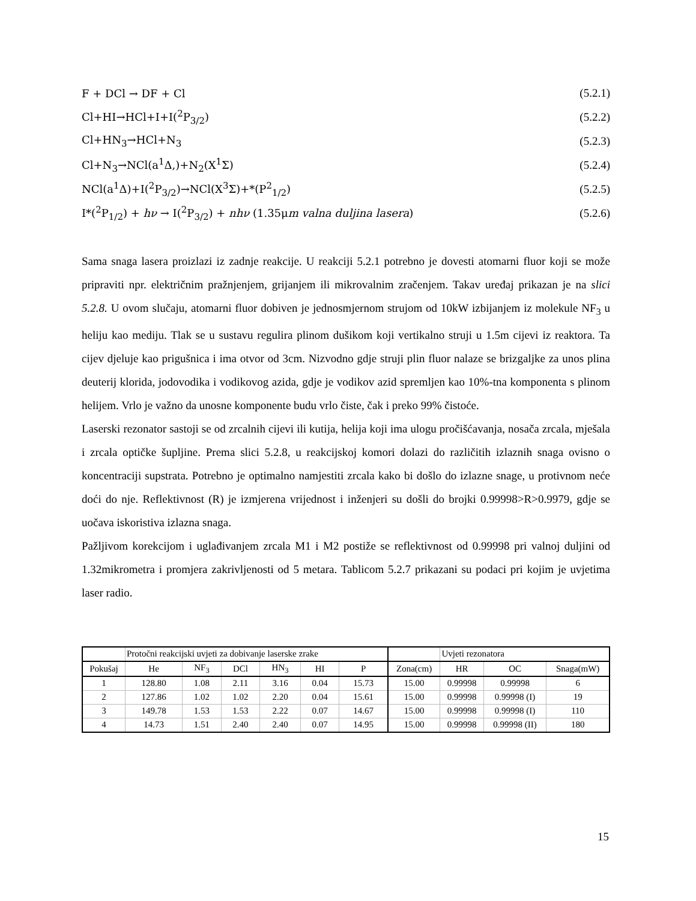F + DCl → DF + Cl (5.2.1)
Cl+HI→HCl+I+I(<sup>2</sup>P<sub>3/2</sub>) (5.2.2)
Cl+HN<sub>3</sub>→HCl+N<sub>3</sub> (5.2.3)
Cl+N<sub>3</sub>→NCl(a<sup>1</sup>Δ,)+N<sub>2</sub>(X<sup>1</sup>Σ) (5.2.4)
NCl(a<sup>1</sup>Δ)+I(<sup>2</sup>P<sub>3/2</sub>)→NCl(X<sup>3</sup>Σ)+*(P<sup>2</sup><sub>1/2</sub>) (5.2.5)
I*(<sup>2</sup>P<sub>1/2</sub>) + hν → I(<sup>2</sup>P<sub>3/2</sub>) + nhν (1.35μm valna duljina lasera) (5.2.6)
Sama snaga lasera proizlazi iz zadnje reakcije. U reakciji 5.2.1 potrebno je dovesti atomarni fluor koji se može pripraviti npr. električnim pražnjenjem, grijanjem ili mikrovalnim zračenjem. Takav uređaj prikazan je na slici 5.2.8. U ovom slučaju, atomarni fluor dobiven je jednosmjernom strujom od 10kW izbijanjem iz molekule NF<sub>3</sub> u heliju kao mediju. Tlak se u sustavu regulira plinom dušikom koji vertikalno struji u 1.5m cijevi iz reaktora. Ta cijev djeluje kao prigušnica i ima otvor od 3cm. Nizvodno gdje struji plin fluor nalaze se brizgaljke za unos plina deuterij klorida, jodovodika i vodikovog azida, gdje je vodikov azid spremljen kao 10%-tna komponenta s plinom helijem. Vrlo je važno da unosne komponente budu vrlo čiste, čak i preko 99% čistoće.
Laserski rezonator sastoji se od zrcalnih cijevi ili kutija, helija koji ima ulogu pročišćavanja, nosača zrcala, mješala i zrcala optičke šupljine. Prema slici 5.2.8, u reakcijskoj komori dolazi do različitih izlaznih snaga ovisno o koncentraciji supstrata. Potrebno je optimalno namjestiti zrcala kako bi došlo do izlazne snage, u protivnom neće doći do nje. Reflektivnost (R) je izmjerena vrijednost i inženjeri su došli do brojki 0.99998>R>0.9979, gdje se uočava iskoristiva izlazna snaga.
Pažljivom korekcijom i uglađivanjem zrcala M1 i M2 postiže se reflektivnost od 0.99998 pri valnoj duljini od 1.32mikrometra i promjera zakrivljenosti od 5 metara. Tablicom 5.2.7 prikazani su podaci pri kojim je uvjetima laser radio.
| | Protočni reakcijski uvjeti za dobivanje laserske zrake | | | | | | | Uvjeti rezonatora | | |
| Pokušaj | He | NF<sub>3</sub> | DCl | HN<sub>3</sub> | HI | P | Zona(cm) | HR | OC | Snaga(mW) |
| 1 | 128.80 | 1.08 | 2.11 | 3.16 | 0.04 | 15.73 | 15.00 | 0.99998 | 0.99998 | 6 |
| 2 | 127.86 | 1.02 | 1.02 | 2.20 | 0.04 | 15.61 | 15.00 | 0.99998 | 0.99998 (I) | 19 |
| 3 | 149.78 | 1.53 | 1.53 | 2.22 | 0.07 | 14.67 | 15.00 | 0.99998 | 0.99998 (I) | 110 |
| 4 | 14.73 | 1.51 | 2.40 | 2.40 | 0.07 | 14.95 | 15.00 | 0.99998 | 0.99998 (II) | 180 |
15